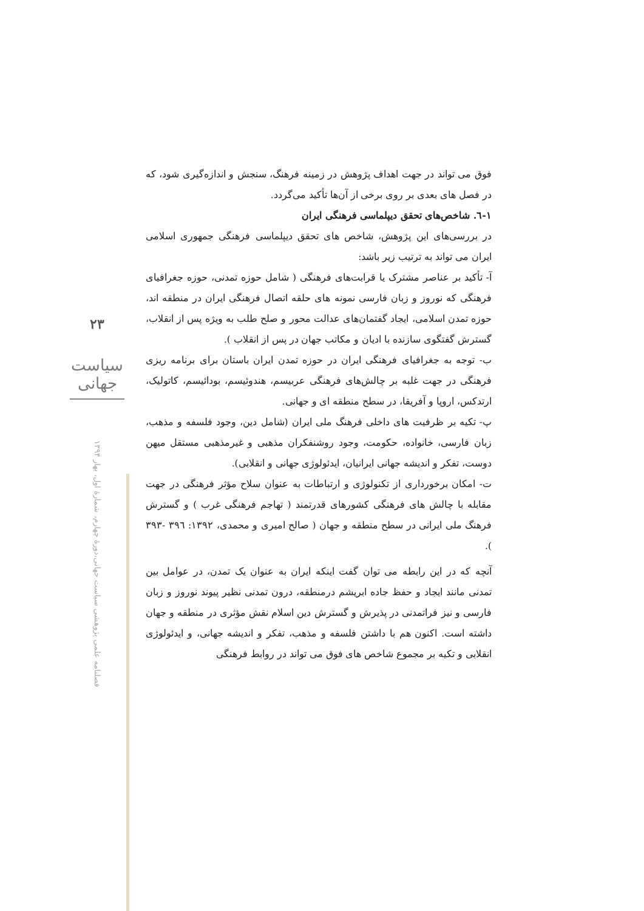۲۳
سیاست جهانی
فصلنامه علمی پژوهشی سیاست جهانی،دورۀ چهارم، شمارۀ اول، بهار ۱۳۹۴
فوق می تواند در جهت اهداف پژوهش در زمینه فرهنگ، سنجش و اندازه‌گیری شود، که در فصل های بعدی بر روی برخی از آن‌ها تأکید می‌گردد.
۱-٦. شاخص‌های تحقق دیپلماسی فرهنگی ایران
در بررسی‌های این پژوهش، شاخص های تحقق دیپلماسی فرهنگی جمهوری اسلامی ایران می تواند به ترتیب زیر باشد:
آ- تأکید بر عناصر مشترک یا قرابت‌های فرهنگی ( شامل حوزه تمدنی، حوزه جغرافیای فرهنگی که نوروز و زبان فارسی نمونه های حلقه اتصال فرهنگی ایران در منطقه اند، حوزه تمدن اسلامی، ایجاد گفتمان‌های عدالت محور و صلح طلب به ویژه پس از انقلاب، گسترش گفتگوی سازنده با ادیان و مکاتب جهان در پس از انقلاب ).
ب- توجه به جغرافیای فرهنگی ایران در حوزه تمدن ایران باستان برای برنامه ریزی فرهنگی در جهت غلبه بر چالش‌های فرهنگی عربیسم، هندوئیسم، بودائیسم، کاتولیک، ارتدکس، اروپا و آفریقا، در سطح منطقه ای و جهانی.
پ- تکیه بر ظرفیت های داخلی فرهنگ ملی ایران (شامل دین، وجود فلسفه و مذهب، زبان فارسی، خانواده، حکومت، وجود روشنفکران مذهبی و غیرمذهبی مستقل میهن دوست، تفکر و اندیشه جهانی ایرانیان، ایدئولوژی جهانی و انقلابی).
ت- امکان برخورداری از تکنولوژی و ارتباطات به عنوان سلاح مؤثر فرهنگی در جهت مقابله با چالش های فرهنگی کشورهای قدرتمند ( تهاجم فرهنگی غرب ) و گسترش فرهنگ ملی ایرانی در سطح منطقه و جهان ( صالح امیری و محمدی، ۱۳۹۲: ۳۹٦ -۳۹۳ ).
آنچه که در این رابطه می توان گفت اینکه ایران به عنوان یک تمدن، در عوامل بین تمدنی مانند ایجاد و حفظ جاده ابریشم درمنطقه، درون تمدنی نظیر پیوند نوروز و زبان فارسی و نیز فراتمدنی در پذیرش و گسترش دین اسلام نقش مؤثری در منطقه و جهان داشته است. اکنون هم با داشتن فلسفه و مذهب، تفکر و اندیشه جهانی، و ایدئولوژی انقلابی و تکیه بر مجموع شاخص های فوق می تواند در روابط فرهنگی